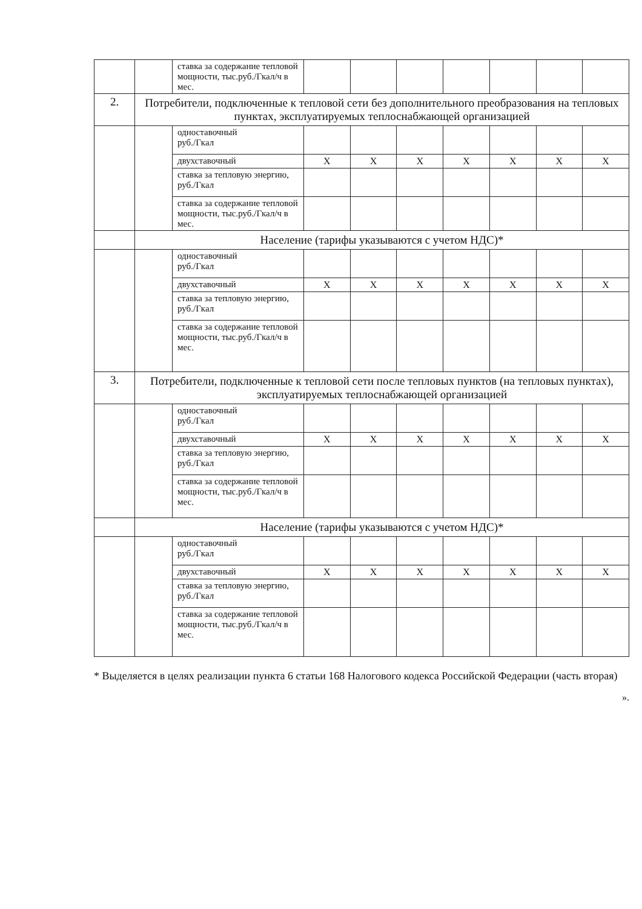| | | ставка за содержание тепловой мощности, тыс.руб./Гкал/ч в мес. | | | | | | | |
| 2. | Потребители, подключенные к тепловой сети без дополнительного преобразования на тепловых пунктах, эксплуатируемых теплоснабжающей организацией | | | | | | | | |
| | | одноставочный руб./Гкал | | | | | | | |
| | | двухставочный | Х | Х | Х | Х | Х | Х | Х |
| | | ставка за тепловую энергию, руб./Гкал | | | | | | | |
| | | ставка за содержание тепловой мощности, тыс.руб./Гкал/ч в мес. | | | | | | | |
| | Население (тарифы указываются с учетом НДС)* | | | | | | | | |
| | | одноставочный руб./Гкал | | | | | | | |
| | | двухставочный | Х | Х | Х | Х | Х | Х | Х |
| | | ставка за тепловую энергию, руб./Гкал | | | | | | | |
| | | ставка за содержание тепловой мощности, тыс.руб./Гкал/ч в мес. | | | | | | | |
| 3. | Потребители, подключенные к тепловой сети после тепловых пунктов (на тепловых пунктах), эксплуатируемых теплоснабжающей организацией | | | | | | | | |
| | | одноставочный руб./Гкал | | | | | | | |
| | | двухставочный | Х | Х | Х | Х | Х | Х | Х |
| | | ставка за тепловую энергию, руб./Гкал | | | | | | | |
| | | ставка за содержание тепловой мощности, тыс.руб./Гкал/ч в мес. | | | | | | | |
| | Население (тарифы указываются с учетом НДС)* | | | | | | | | |
| | | одноставочный руб./Гкал | | | | | | | |
| | | двухставочный | Х | Х | Х | Х | Х | Х | Х |
| | | ставка за тепловую энергию, руб./Гкал | | | | | | | |
| | | ставка за содержание тепловой мощности, тыс.руб./Гкал/ч в мес. | | | | | | | |
* Выделяется в целях реализации пункта 6 статьи 168 Налогового кодекса Российской Федерации (часть вторая)
».